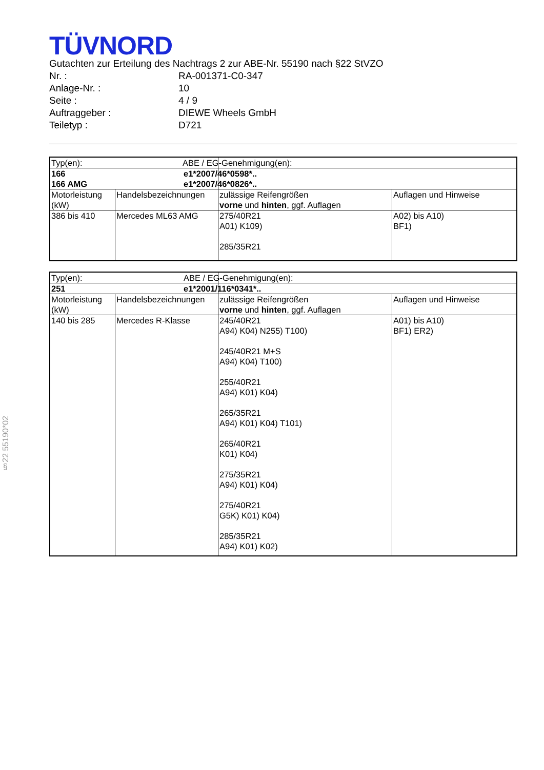TÜVNORD
Gutachten zur Erteilung des Nachtrags 2 zur ABE-Nr. 55190 nach §22 StVZO
Nr. : RA-001371-C0-347
Anlage-Nr. : 10
Seite : 4 / 9
Auftraggeber : DIEWE Wheels GmbH
Teiletyp : D721
| Typ(en): | | ABE / EG-Genehmigung(en): | |
| 166 166 AMG | | e1*2007/46*0598*.. e1*2007/46*0826*.. | |
| Motorleistung (kW) | Handelsbezeichnungen | zulässige Reifengrößen vorne und hinten , ggf. Auflagen | Auflagen und Hinweise |
| 386 bis 410 | Mercedes ML63 AMG | 275/40R21 A01) K109) 285/35R21 | A02) bis A10) BF1) |
| Typ(en): | | ABE / EG-Genehmigung(en): | |
| 251 | | e1*2001/116*0341*.. | |
| Motorleistung (kW) | Handelsbezeichnungen | zulässige Reifengrößen vorne und hinten , ggf. Auflagen | Auflagen und Hinweise |
| 140 bis 285 | Mercedes R-Klasse | 245/40R21 A94) K04) N255) T100) 245/40R21 M+S A94) K04) T100) 255/40R21 A94) K01) K04) 265/35R21 A94) K01) K04) T101) 265/40R21 K01) K04) 275/35R21 A94) K01) K04) 275/40R21 G5K) K01) K04) 285/35R21 A94) K01) K02) | A01) bis A10) BF1) ER2) |
§22 55190*02